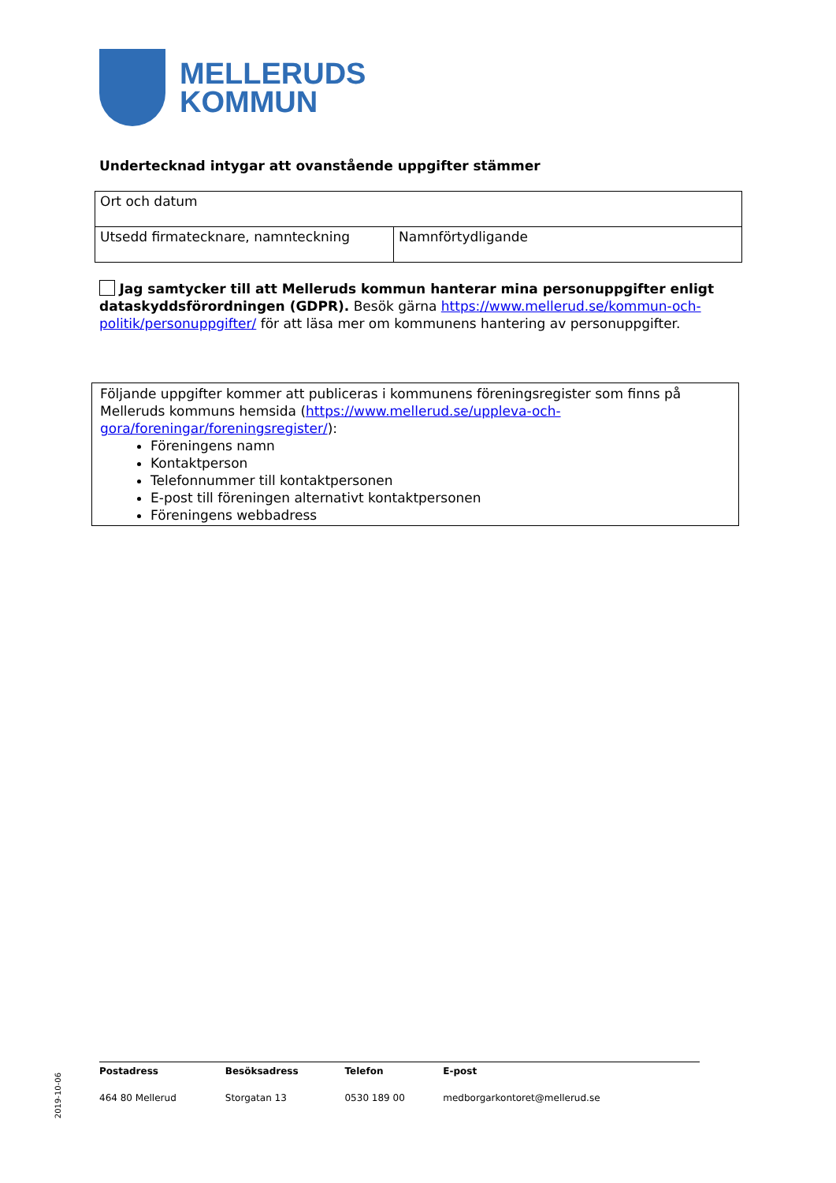MELLERUDS
KOMMUN
Undertecknad intygar att ovanstående uppgifter stämmer
| Ort och datum | |
| Utsedd firmatecknare, namnteckning | Namnförtydligande |
Jag samtycker till att Melleruds kommun hanterar mina personuppgifter enligt dataskyddsförordningen (GDPR). Besök gärna https://www.mellerud.se/kommun-och-politik/personuppgifter/ för att läsa mer om kommunens hantering av personuppgifter.
Följande uppgifter kommer att publiceras i kommunens föreningsregister som finns på Melleruds kommuns hemsida (https://www.mellerud.se/uppleva-och-gora/foreningar/foreningsregister/):
Föreningens namn
Kontaktperson
Telefonnummer till kontaktpersonen
E-post till föreningen alternativt kontaktpersonen
Föreningens webbadress
2019-10-06
| Postadress | Besöksadress | Telefon | E-post |
| 464 80 Mellerud | Storgatan 13 | 0530 189 00 | medborgarkontoret@mellerud.se |